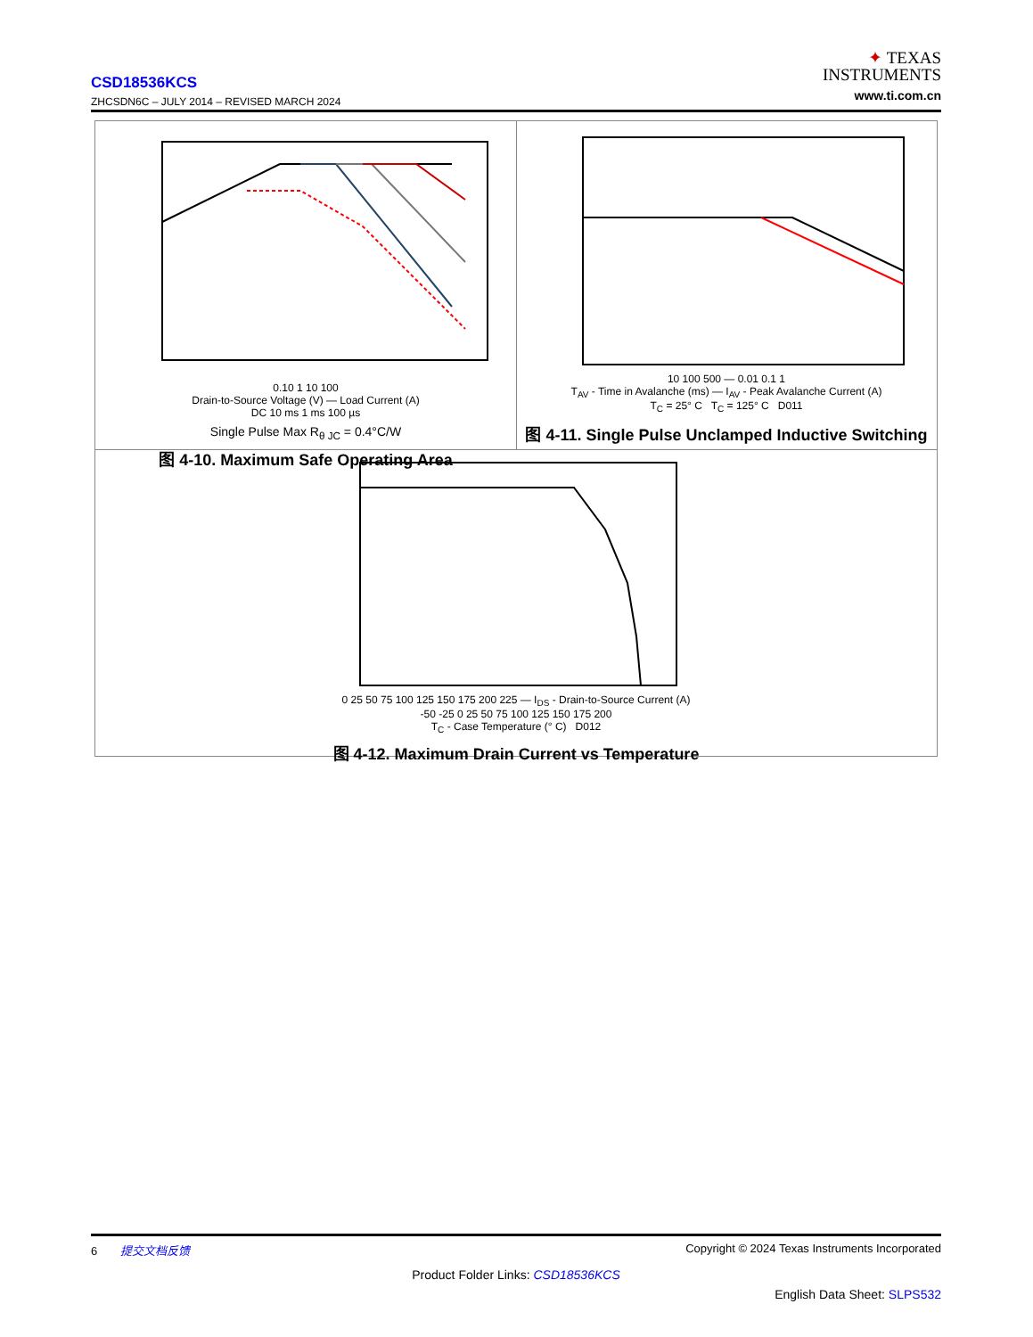CSD18536KCS
ZHCSDN6C – JULY 2014 – REVISED MARCH 2024
✦ TEXAS
INSTRUMENTS
www.ti.com.cn
0.10 1 10 100
Drain-to-Source Voltage (V) — Load Current (A)
DC 10 ms 1 ms 100 µs
Single Pulse Max R<sub>θ JC</sub> = 0.4°C/W
图 4-10. Maximum Safe Operating Area
10 100 500 — 0.01 0.1 1
T<sub>AV</sub> - Time in Avalanche (ms) — I<sub>AV</sub> - Peak Avalanche Current (A)
T<sub>C</sub> = 25° C T<sub>C</sub> = 125° C D011
图 4-11. Single Pulse Unclamped Inductive Switching
0 25 50 75 100 125 150 175 200 225 — I<sub>DS</sub> - Drain-to-Source Current (A)
-50 -25 0 25 50 75 100 125 150 175 200
T<sub>C</sub> - Case Temperature (° C) D012
图 4-12. Maximum Drain Current vs Temperature
6 提交文档反馈 Copyright © 2024 Texas Instruments Incorporated
Product Folder Links: CSD18536KCS
English Data Sheet: SLPS532